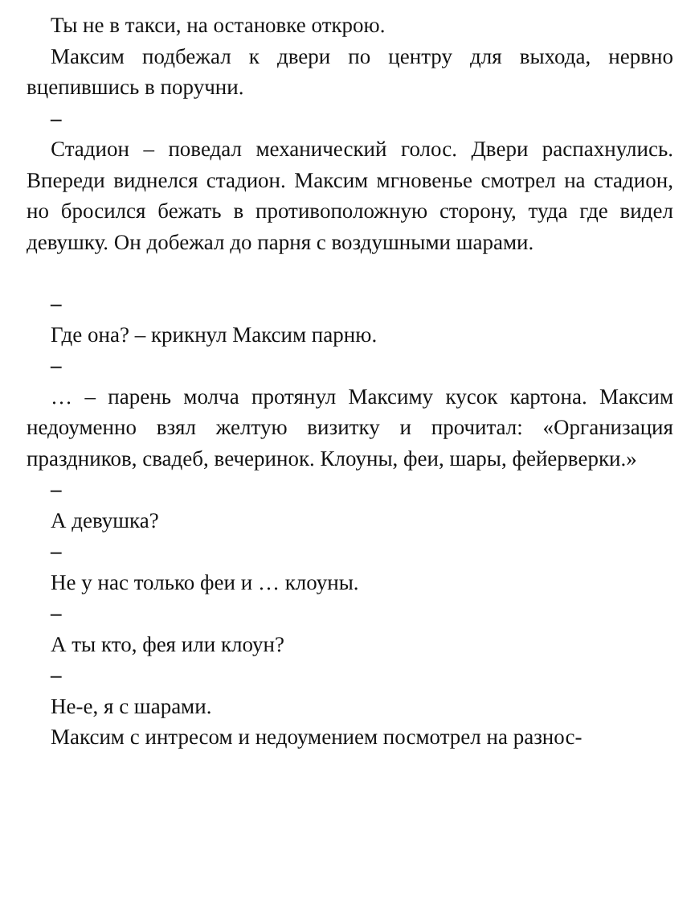Ты не в такси, на остановке открою.
Максим подбежал к двери по центру для выхода, нервно вцепившись в поручни.
–
Стадион – поведал механический голос. Двери распахнулись. Впереди виднелся стадион. Максим мгновенье смотрел на стадион, но бросился бежать в противоположную сторону, туда где видел девушку. Он добежал до парня с воздушными шарами.
–
Где она? – крикнул Максим парню.
–
… – парень молча протянул Максиму кусок картона. Максим недоуменно взял желтую визитку и прочитал: «Организация праздников, свадеб, вечеринок. Клоуны, феи, шары, фейерверки.»
–
А девушка?
–
Не у нас только феи и … клоуны.
–
А ты кто, фея или клоун?
–
Не-е, я с шарами.
Максим с интресом и недоумением посмотрел на разнос-